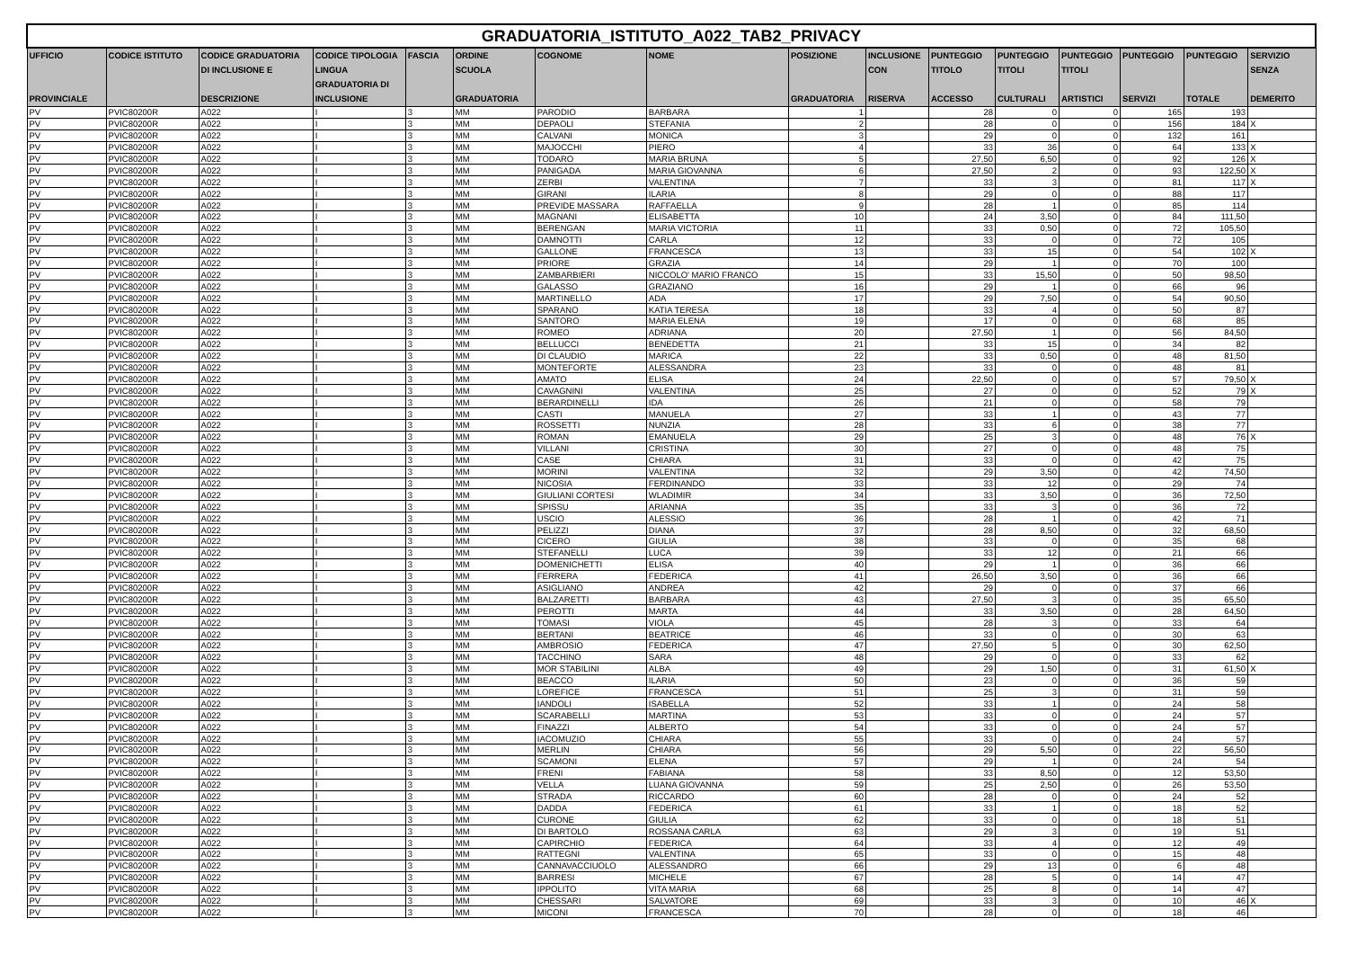| GRADUATORIA_ISTITUTO_A022_TAB2_PRIVACY | | | | | | | | | | | | | | | |
| UFFICIO PROVINCIALE | CODICE ISTITUTO | CODICE GRADUATORIA DI INCLUSIONE E DESCRIZIONE | CODICE TIPOLOGIA LINGUA GRADUATORIA DI INCLUSIONE | FASCIA | ORDINE SCUOLA GRADUATORIA | COGNOME | NOME | POSIZIONE GRADUATORIA | INCLUSIONE CON RISERVA | PUNTEGGIO TITOLO ACCESSO | PUNTEGGIO TITOLI CULTURALI | PUNTEGGIO TITOLI ARTISTICI | PUNTEGGIO SERVIZI | PUNTEGGIO TOTALE | SERVIZIO SENZA DEMERITO |
| PV | PVIC80200R | A022 | I | 3 | MM | PARODIO | BARBARA | 1 | | 28 | 0 | 0 | 165 | 193 | |
| PV | PVIC80200R | A022 | I | 3 | MM | DEPAOLI | STEFANIA | 2 | | 28 | 0 | 0 | 156 | 184 | X |
| PV | PVIC80200R | A022 | I | 3 | MM | CALVANI | MONICA | 3 | | 29 | 0 | 0 | 132 | 161 | |
| PV | PVIC80200R | A022 | I | 3 | MM | MAJOCCHI | PIERO | 4 | | 33 | 36 | 0 | 64 | 133 | X |
| PV | PVIC80200R | A022 | I | 3 | MM | TODARO | MARIA BRUNA | 5 | | 27,50 | 6,50 | 0 | 92 | 126 | X |
| PV | PVIC80200R | A022 | I | 3 | MM | PANIGADA | MARIA GIOVANNA | 6 | | 27,50 | 2 | 0 | 93 | 122,50 | X |
| PV | PVIC80200R | A022 | I | 3 | MM | ZERBI | VALENTINA | 7 | | 33 | 3 | 0 | 81 | 117 | X |
| PV | PVIC80200R | A022 | I | 3 | MM | GIRANI | ILARIA | 8 | | 29 | 0 | 0 | 88 | 117 | |
| PV | PVIC80200R | A022 | I | 3 | MM | PREVIDE MASSARA | RAFFAELLA | 9 | | 28 | 1 | 0 | 85 | 114 | |
| PV | PVIC80200R | A022 | I | 3 | MM | MAGNANI | ELISABETTA | 10 | | 24 | 3,50 | 0 | 84 | 111,50 | |
| PV | PVIC80200R | A022 | I | 3 | MM | BERENGAN | MARIA VICTORIA | 11 | | 33 | 0,50 | 0 | 72 | 105,50 | |
| PV | PVIC80200R | A022 | I | 3 | MM | DAMNOTTI | CARLA | 12 | | 33 | 0 | 0 | 72 | 105 | |
| PV | PVIC80200R | A022 | I | 3 | MM | GALLONE | FRANCESCA | 13 | | 33 | 15 | 0 | 54 | 102 | X |
| PV | PVIC80200R | A022 | I | 3 | MM | PRIORE | GRAZIA | 14 | | 29 | 1 | 0 | 70 | 100 | |
| PV | PVIC80200R | A022 | I | 3 | MM | ZAMBARBIERI | NICCOLO' MARIO FRANCO | 15 | | 33 | 15,50 | 0 | 50 | 98,50 | |
| PV | PVIC80200R | A022 | I | 3 | MM | GALASSO | GRAZIANO | 16 | | 29 | 1 | 0 | 66 | 96 | |
| PV | PVIC80200R | A022 | I | 3 | MM | MARTINELLO | ADA | 17 | | 29 | 7,50 | 0 | 54 | 90,50 | |
| PV | PVIC80200R | A022 | I | 3 | MM | SPARANO | KATIA TERESA | 18 | | 33 | 4 | 0 | 50 | 87 | |
| PV | PVIC80200R | A022 | I | 3 | MM | SANTORO | MARIA ELENA | 19 | | 17 | 0 | 0 | 68 | 85 | |
| PV | PVIC80200R | A022 | I | 3 | MM | ROMEO | ADRIANA | 20 | | 27,50 | 1 | 0 | 56 | 84,50 | |
| PV | PVIC80200R | A022 | I | 3 | MM | BELLUCCI | BENEDETTA | 21 | | 33 | 15 | 0 | 34 | 82 | |
| PV | PVIC80200R | A022 | I | 3 | MM | DI CLAUDIO | MARICA | 22 | | 33 | 0,50 | 0 | 48 | 81,50 | |
| PV | PVIC80200R | A022 | I | 3 | MM | MONTEFORTE | ALESSANDRA | 23 | | 33 | 0 | 0 | 48 | 81 | |
| PV | PVIC80200R | A022 | I | 3 | MM | AMATO | ELISA | 24 | | 22,50 | 0 | 0 | 57 | 79,50 | X |
| PV | PVIC80200R | A022 | I | 3 | MM | CAVAGNINI | VALENTINA | 25 | | 27 | 0 | 0 | 52 | 79 | X |
| PV | PVIC80200R | A022 | I | 3 | MM | BERARDINELLI | IDA | 26 | | 21 | 0 | 0 | 58 | 79 | |
| PV | PVIC80200R | A022 | I | 3 | MM | CASTI | MANUELA | 27 | | 33 | 1 | 0 | 43 | 77 | |
| PV | PVIC80200R | A022 | I | 3 | MM | ROSSETTI | NUNZIA | 28 | | 33 | 6 | 0 | 38 | 77 | |
| PV | PVIC80200R | A022 | I | 3 | MM | ROMAN | EMANUELA | 29 | | 25 | 3 | 0 | 48 | 76 | X |
| PV | PVIC80200R | A022 | I | 3 | MM | VILLANI | CRISTINA | 30 | | 27 | 0 | 0 | 48 | 75 | |
| PV | PVIC80200R | A022 | I | 3 | MM | CASE | CHIARA | 31 | | 33 | 0 | 0 | 42 | 75 | |
| PV | PVIC80200R | A022 | I | 3 | MM | MORINI | VALENTINA | 32 | | 29 | 3,50 | 0 | 42 | 74,50 | |
| PV | PVIC80200R | A022 | I | 3 | MM | NICOSIA | FERDINANDO | 33 | | 33 | 12 | 0 | 29 | 74 | |
| PV | PVIC80200R | A022 | I | 3 | MM | GIULIANI CORTESI | WLADIMIR | 34 | | 33 | 3,50 | 0 | 36 | 72,50 | |
| PV | PVIC80200R | A022 | I | 3 | MM | SPISSU | ARIANNA | 35 | | 33 | 3 | 0 | 36 | 72 | |
| PV | PVIC80200R | A022 | I | 3 | MM | USCIO | ALESSIO | 36 | | 28 | 1 | 0 | 42 | 71 | |
| PV | PVIC80200R | A022 | I | 3 | MM | PELIZZI | DIANA | 37 | | 28 | 8,50 | 0 | 32 | 68,50 | |
| PV | PVIC80200R | A022 | I | 3 | MM | CICERO | GIULIA | 38 | | 33 | 0 | 0 | 35 | 68 | |
| PV | PVIC80200R | A022 | I | 3 | MM | STEFANELLI | LUCA | 39 | | 33 | 12 | 0 | 21 | 66 | |
| PV | PVIC80200R | A022 | I | 3 | MM | DOMENICHETTI | ELISA | 40 | | 29 | 1 | 0 | 36 | 66 | |
| PV | PVIC80200R | A022 | I | 3 | MM | FERRERA | FEDERICA | 41 | | 26,50 | 3,50 | 0 | 36 | 66 | |
| PV | PVIC80200R | A022 | I | 3 | MM | ASIGLIANO | ANDREA | 42 | | 29 | 0 | 0 | 37 | 66 | |
| PV | PVIC80200R | A022 | I | 3 | MM | BALZARETTI | BARBARA | 43 | | 27,50 | 3 | 0 | 35 | 65,50 | |
| PV | PVIC80200R | A022 | I | 3 | MM | PEROTTI | MARTA | 44 | | 33 | 3,50 | 0 | 28 | 64,50 | |
| PV | PVIC80200R | A022 | I | 3 | MM | TOMASI | VIOLA | 45 | | 28 | 3 | 0 | 33 | 64 | |
| PV | PVIC80200R | A022 | I | 3 | MM | BERTANI | BEATRICE | 46 | | 33 | 0 | 0 | 30 | 63 | |
| PV | PVIC80200R | A022 | I | 3 | MM | AMBROSIO | FEDERICA | 47 | | 27,50 | 5 | 0 | 30 | 62,50 | |
| PV | PVIC80200R | A022 | I | 3 | MM | TACCHINO | SARA | 48 | | 29 | 0 | 0 | 33 | 62 | |
| PV | PVIC80200R | A022 | I | 3 | MM | MOR STABILINI | ALBA | 49 | | 29 | 1,50 | 0 | 31 | 61,50 | X |
| PV | PVIC80200R | A022 | I | 3 | MM | BEACCO | ILARIA | 50 | | 23 | 0 | 0 | 36 | 59 | |
| PV | PVIC80200R | A022 | I | 3 | MM | LOREFICE | FRANCESCA | 51 | | 25 | 3 | 0 | 31 | 59 | |
| PV | PVIC80200R | A022 | I | 3 | MM | IANDOLI | ISABELLA | 52 | | 33 | 1 | 0 | 24 | 58 | |
| PV | PVIC80200R | A022 | I | 3 | MM | SCARABELLI | MARTINA | 53 | | 33 | 0 | 0 | 24 | 57 | |
| PV | PVIC80200R | A022 | I | 3 | MM | FINAZZI | ALBERTO | 54 | | 33 | 0 | 0 | 24 | 57 | |
| PV | PVIC80200R | A022 | I | 3 | MM | IACOMUZIO | CHIARA | 55 | | 33 | 0 | 0 | 24 | 57 | |
| PV | PVIC80200R | A022 | I | 3 | MM | MERLIN | CHIARA | 56 | | 29 | 5,50 | 0 | 22 | 56,50 | |
| PV | PVIC80200R | A022 | I | 3 | MM | SCAMONI | ELENA | 57 | | 29 | 1 | 0 | 24 | 54 | |
| PV | PVIC80200R | A022 | I | 3 | MM | FRENI | FABIANA | 58 | | 33 | 8,50 | 0 | 12 | 53,50 | |
| PV | PVIC80200R | A022 | I | 3 | MM | VELLA | LUANA GIOVANNA | 59 | | 25 | 2,50 | 0 | 26 | 53,50 | |
| PV | PVIC80200R | A022 | I | 3 | MM | STRADA | RICCARDO | 60 | | 28 | 0 | 0 | 24 | 52 | |
| PV | PVIC80200R | A022 | I | 3 | MM | DADDA | FEDERICA | 61 | | 33 | 1 | 0 | 18 | 52 | |
| PV | PVIC80200R | A022 | I | 3 | MM | CURONE | GIULIA | 62 | | 33 | 0 | 0 | 18 | 51 | |
| PV | PVIC80200R | A022 | I | 3 | MM | DI BARTOLO | ROSSANA CARLA | 63 | | 29 | 3 | 0 | 19 | 51 | |
| PV | PVIC80200R | A022 | I | 3 | MM | CAPIRCHIO | FEDERICA | 64 | | 33 | 4 | 0 | 12 | 49 | |
| PV | PVIC80200R | A022 | I | 3 | MM | RATTEGNI | VALENTINA | 65 | | 33 | 0 | 0 | 15 | 48 | |
| PV | PVIC80200R | A022 | I | 3 | MM | CANNAVACCIUOLO | ALESSANDRO | 66 | | 29 | 13 | 0 | 6 | 48 | |
| PV | PVIC80200R | A022 | I | 3 | MM | BARRESI | MICHELE | 67 | | 28 | 5 | 0 | 14 | 47 | |
| PV | PVIC80200R | A022 | I | 3 | MM | IPPOLITO | VITA MARIA | 68 | | 25 | 8 | 0 | 14 | 47 | |
| PV | PVIC80200R | A022 | I | 3 | MM | CHESSARI | SALVATORE | 69 | | 33 | 3 | 0 | 10 | 46 | X |
| PV | PVIC80200R | A022 | I | 3 | MM | MICONI | FRANCESCA | 70 | | 28 | 0 | 0 | 18 | 46 | |